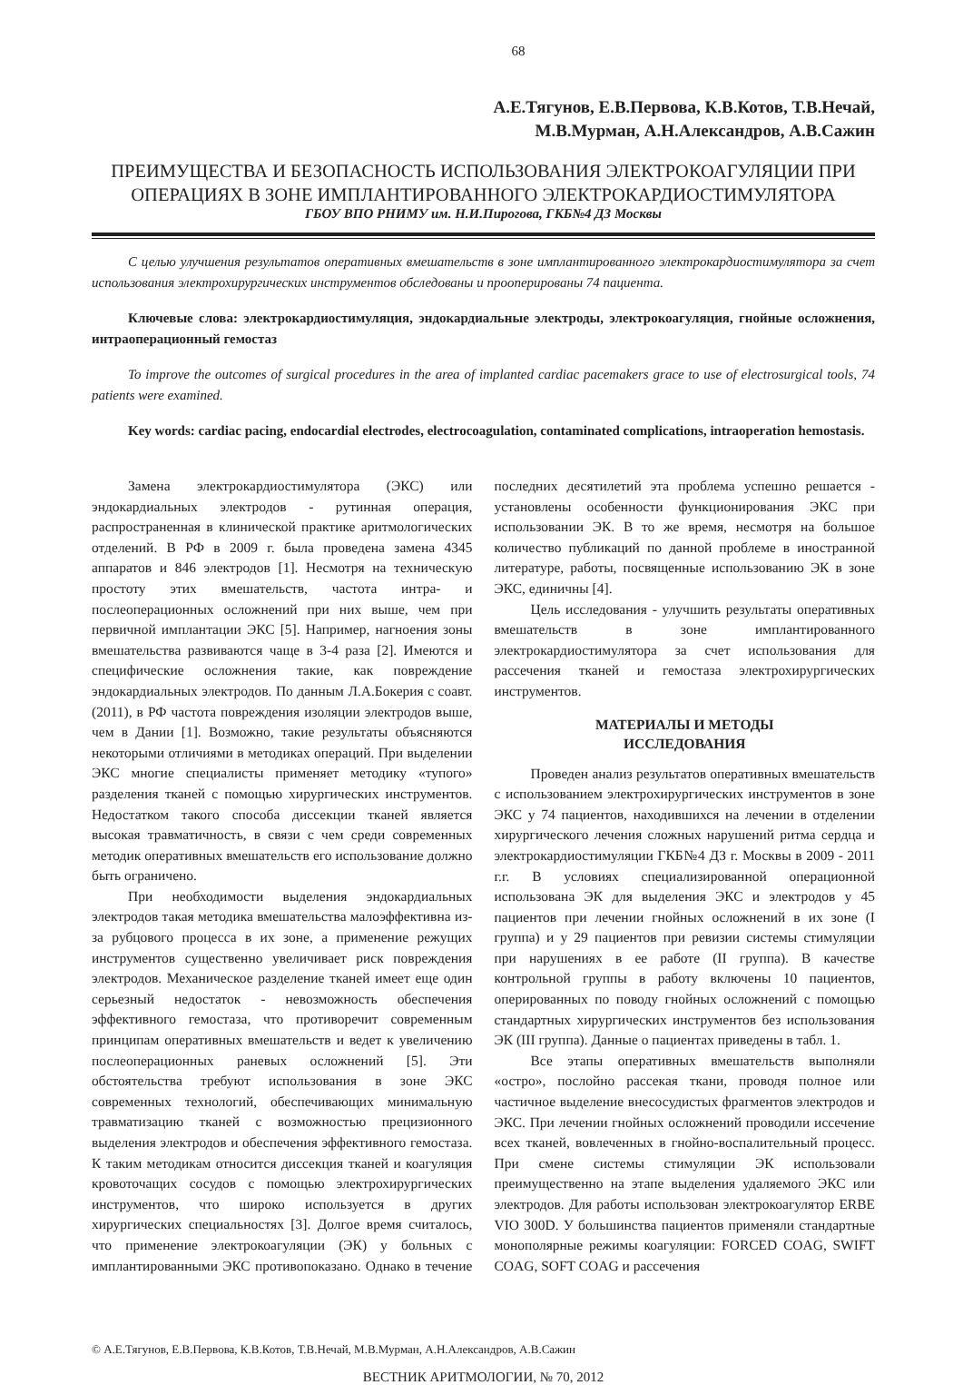68
А.Е.Тягунов, Е.В.Первова, К.В.Котов, Т.В.Нечай,
М.В.Мурман, А.Н.Александров, А.В.Сажин
ПРЕИМУЩЕСТВА И БЕЗОПАСНОСТЬ ИСПОЛЬЗОВАНИЯ ЭЛЕКТРОКОАГУЛЯЦИИ ПРИ ОПЕРАЦИЯХ В ЗОНЕ ИМПЛАНТИРОВАННОГО ЭЛЕКТРОКАРДИОСТИМУЛЯТОРА
ГБОУ ВПО РНИМУ им. Н.И.Пирогова, ГКБ№4 ДЗ Москвы
С целью улучшения результатов оперативных вмешательств в зоне имплантированного электрокардиостимулятора за счет использования электрохирургических инструментов обследованы и прооперированы 74 пациента.
Ключевые слова: электрокардиостимуляция, эндокардиальные электроды, электрокоагуляция, гнойные осложнения, интраоперационный гемостаз
To improve the outcomes of surgical procedures in the area of implanted cardiac pacemakers grace to use of electrosurgical tools, 74 patients were examined.
Key words: cardiac pacing, endocardial electrodes, electrocoagulation, contaminated complications, intraoperation hemostasis.
Замена электрокардиостимулятора (ЭКС) или эндокардиальных электродов - рутинная операция, распространенная в клинической практике аритмологических отделений. В РФ в 2009 г. была проведена замена 4345 аппаратов и 846 электродов [1]. Несмотря на техническую простоту этих вмешательств, частота интра- и послеоперационных осложнений при них выше, чем при первичной имплантации ЭКС [5]. Например, нагноения зоны вмешательства развиваются чаще в 3-4 раза [2]. Имеются и специфические осложнения такие, как повреждение эндокардиальных электродов. По данным Л.А.Бокерия с соавт. (2011), в РФ частота повреждения изоляции электродов выше, чем в Дании [1]. Возможно, такие результаты объясняются некоторыми отличиями в методиках операций. При выделении ЭКС многие специалисты применяет методику «тупого» разделения тканей с помощью хирургических инструментов. Недостатком такого способа диссекции тканей является высокая травматичность, в связи с чем среди современных методик оперативных вмешательств его использование должно быть ограничено.
При необходимости выделения эндокардиальных электродов такая методика вмешательства малоэффективна из-за рубцового процесса в их зоне, а применение режущих инструментов существенно увеличивает риск повреждения электродов. Механическое разделение тканей имеет еще один серьезный недостаток - невозможность обеспечения эффективного гемостаза, что противоречит современным принципам оперативных вмешательств и ведет к увеличению послеоперационных раневых осложнений [5]. Эти обстоятельства требуют использования в зоне ЭКС современных технологий, обеспечивающих минимальную травматизацию тканей с возможностью прецизионного выделения электродов и обеспечения эффективного гемостаза. К таким методикам относится диссекция тканей и коагуляция кровоточащих сосудов с помощью электрохирургических инструментов, что широко используется в других хирургических специальностях [3]. Долгое время считалось, что применение электрокоагуляции (ЭК) у больных с имплантированными ЭКС противопоказано. Однако в течение последних десятилетий эта проблема успешно решается - установлены особенности функционирования ЭКС при использовании ЭК. В то же время, несмотря на большое количество публикаций по данной проблеме в иностранной литературе, работы, посвященные использованию ЭК в зоне ЭКС, единичны [4].
Цель исследования - улучшить результаты оперативных вмешательств в зоне имплантированного электрокардиостимулятора за счет использования для рассечения тканей и гемостаза электрохирургических инструментов.
МАТЕРИАЛЫ И МЕТОДЫ
ИССЛЕДОВАНИЯ
Проведен анализ результатов оперативных вмешательств с использованием электрохирургических инструментов в зоне ЭКС у 74 пациентов, находившихся на лечении в отделении хирургического лечения сложных нарушений ритма сердца и электрокардиостимуляции ГКБ№4 ДЗ г. Москвы в 2009 - 2011 г.г. В условиях специализированной операционной использована ЭК для выделения ЭКС и электродов у 45 пациентов при лечении гнойных осложнений в их зоне (I группа) и у 29 пациентов при ревизии системы стимуляции при нарушениях в ее работе (II группа). В качестве контрольной группы в работу включены 10 пациентов, оперированных по поводу гнойных осложнений с помощью стандартных хирургических инструментов без использования ЭК (III группа). Данные о пациентах приведены в табл. 1.
Все этапы оперативных вмешательств выполняли «остро», послойно рассекая ткани, проводя полное или частичное выделение внесосудистых фрагментов электродов и ЭКС. При лечении гнойных осложнений проводили иссечение всех тканей, вовлеченных в гнойно-воспалительный процесс. При смене системы стимуляции ЭК использовали преимущественно на этапе выделения удаляемого ЭКС или электродов. Для работы использован электрокоагулятор ERBE VIO 300D. У большинства пациентов применяли стандартные монополярные режимы коагуляции: FORCED COAG, SWIFT COAG, SOFT COAG и рассечения
© А.Е.Тягунов, Е.В.Первова, К.В.Котов, Т.В.Нечай, М.В.Мурман, А.Н.Александров, А.В.Сажин
ВЕСТНИК АРИТМОЛОГИИ, № 70, 2012